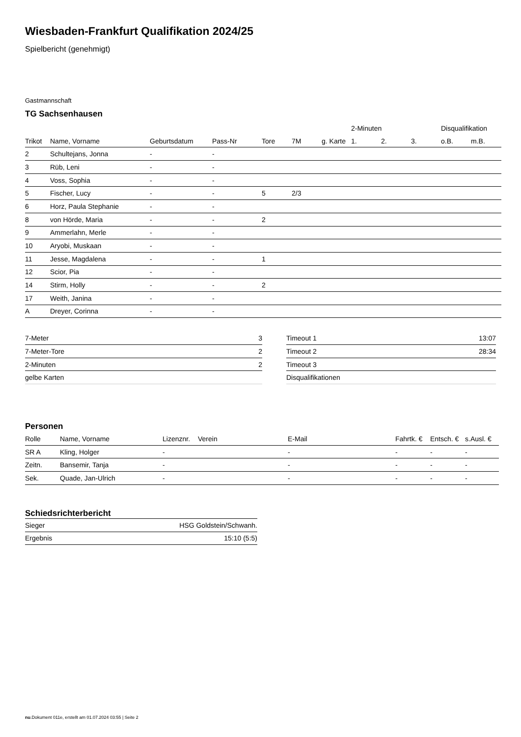Wiesbaden-Frankfurt Qualifikation 2024/25
Spielbericht (genehmigt)
Gastmannschaft
TG Sachsenhausen
| | | | | | | | 2-Minuten | | | Disqualifikation | |
| --- | --- | --- | --- | --- | --- | --- | --- | --- | --- | --- | --- |
| Trikot | Name, Vorname | Geburtsdatum | Pass-Nr | Tore | 7M | g. Karte | 1. | 2. | 3. | o.B. | m.B. |
| 2 | Schultejans, Jonna | - | - | | | | | | | | |
| 3 | Rüb, Leni | - | - | | | | | | | | |
| 4 | Voss, Sophia | - | - | | | | | | | | |
| 5 | Fischer, Lucy | - | - | 5 | 2/3 | | | | | | |
| 6 | Horz, Paula Stephanie | - | - | | | | | | | | |
| 8 | von Hörde, Maria | - | - | 2 | | | | | | | |
| 9 | Ammerlahn, Merle | - | - | | | | | | | | |
| 10 | Aryobi, Muskaan | - | - | | | | | | | | |
| 11 | Jesse, Magdalena | - | - | 1 | | | | | | | |
| 12 | Scior, Pia | - | - | | | | | | | | |
| 14 | Stirm, Holly | - | - | 2 | | | | | | | |
| 17 | Weith, Janina | - | - | | | | | | | | |
| A | Dreyer, Corinna | - | - | | | | | | | | |
| 7-Meter | 3 |
| 7-Meter-Tore | 2 |
| 2-Minuten | 2 |
| gelbe Karten | |
| Timeout 1 | 13:07 |
| Timeout 2 | 28:34 |
| Timeout 3 | |
| Disqualifikationen | |
Personen
| Rolle | Name, Vorname | Lizenznr. | Verein | E-Mail | Fahrtk. € | Entsch. € | s.Ausl. € |
| --- | --- | --- | --- | --- | --- | --- | --- |
| SR A | Kling, Holger | - | | - | - | - | - |
| Zeitn. | Bansemir, Tanja | - | | - | - | - | - |
| Sek. | Quade, Jan-Ulrich | - | | - | - | - | - |
Schiedsrichterbericht
| Sieger | HSG Goldstein/Schwanh. |
| Ergebnis | 15:10 (5:5) |
nu.Dokument 011e, erstellt am 01.07.2024 03:55 | Seite 2